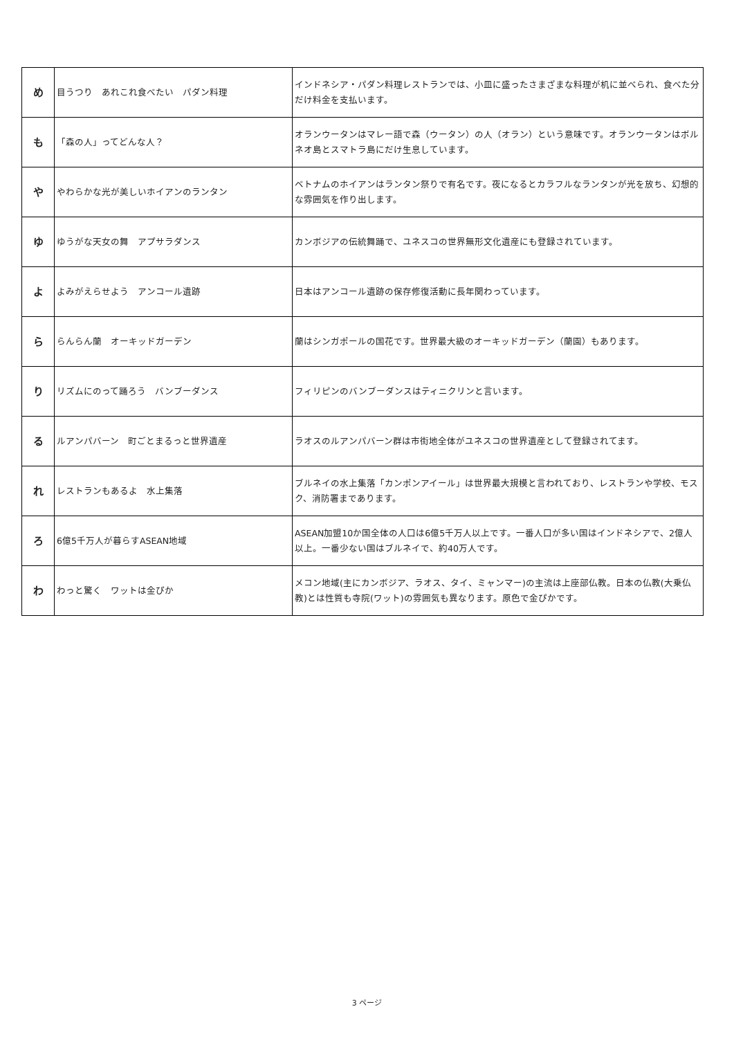| め | 目うつり あれこれ食べたい パダン料理 | インドネシア・パダン料理レストランでは、小皿に盛ったさまざまな料理が机に並べられ、食べた分だけ料金を支払います。 |
| も | 「森の人」ってどんな人？ | オランウータンはマレー語で森（ウータン）の人（オラン）という意味です。オランウータンはボルネオ島とスマトラ島にだけ生息しています。 |
| や | やわらかな光が美しいホイアンのランタン | ベトナムのホイアンはランタン祭りで有名です。夜になるとカラフルなランタンが光を放ち、幻想的な雰囲気を作り出します。 |
| ゆ | ゆうがな天女の舞 アプサラダンス | カンボジアの伝統舞踊で、ユネスコの世界無形文化遺産にも登録されています。 |
| よ | よみがえらせよう アンコール遺跡 | 日本はアンコール遺跡の保存修復活動に長年関わっています。 |
| ら | らんらん蘭 オーキッドガーデン | 蘭はシンガポールの国花です。世界最大級のオーキッドガーデン（蘭園）もあります。 |
| り | リズムにのって踊ろう バンブーダンス | フィリピンのバンブーダンスはティニクリンと言います。 |
| る | ルアンパバーン 町ごとまるっと世界遺産 | ラオスのルアンパバーン群は市街地全体がユネスコの世界遺産として登録されてます。 |
| れ | レストランもあるよ 水上集落 | ブルネイの水上集落「カンポンアイール」は世界最大規模と言われており、レストランや学校、モスク、消防署まであります。 |
| ろ | 6億5千万人が暮らすASEAN地域 | ASEAN加盟10か国全体の人口は6億5千万人以上です。一番人口が多い国はインドネシアで、2億人以上。一番少ない国はブルネイで、約40万人です。 |
| わ | わっと驚く ワットは金ぴか | メコン地域(主にカンボジア、ラオス、タイ、ミャンマー)の主流は上座部仏教。日本の仏教(大乗仏教)とは性質も寺院(ワット)の雰囲気も異なります。原色で金ぴかです。 |
3 ページ